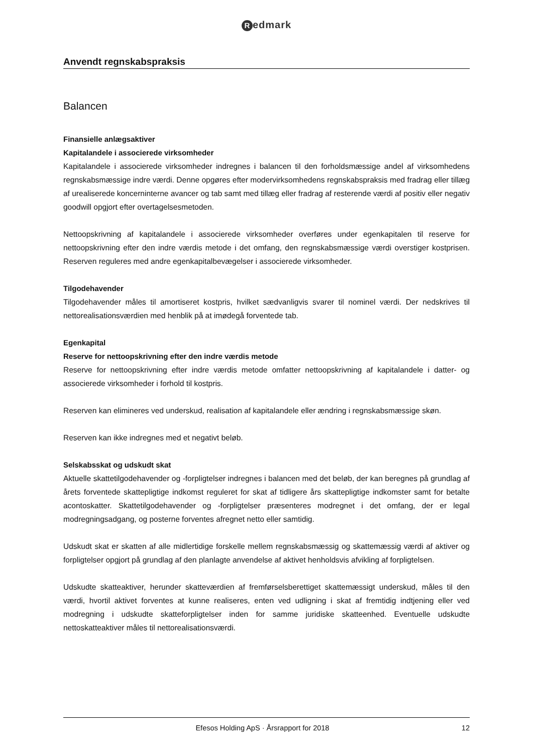Redmark
Anvendt regnskabspraksis
Balancen
Finansielle anlægsaktiver
Kapitalandele i associerede virksomheder
Kapitalandele i associerede virksomheder indregnes i balancen til den forholdsmæssige andel af virksomhedens regnskabsmæssige indre værdi. Denne opgøres efter modervirksomhedens regnskabspraksis med fradrag eller tillæg af urealiserede koncerninterne avancer og tab samt med tillæg eller fradrag af resterende værdi af positiv eller negativ goodwill opgjort efter overtagelsesmetoden.
Nettoopskrivning af kapitalandele i associerede virksomheder overføres under egenkapitalen til reserve for nettoopskrivning efter den indre værdis metode i det omfang, den regnskabsmæssige værdi overstiger kostprisen. Reserven reguleres med andre egenkapitalbevægelser i associerede virksomheder.
Tilgodehavender
Tilgodehavender måles til amortiseret kostpris, hvilket sædvanligvis svarer til nominel værdi. Der nedskrives til nettorealisationsværdien med henblik på at imødegå forventede tab.
Egenkapital
Reserve for nettoopskrivning efter den indre værdis metode
Reserve for nettoopskrivning efter indre værdis metode omfatter nettoopskrivning af kapitalandele i datter- og associerede virksomheder i forhold til kostpris.
Reserven kan elimineres ved underskud, realisation af kapitalandele eller ændring i regnskabsmæssige skøn.
Reserven kan ikke indregnes med et negativt beløb.
Selskabsskat og udskudt skat
Aktuelle skattetilgodehavender og -forpligtelser indregnes i balancen med det beløb, der kan beregnes på grundlag af årets forventede skattepligtige indkomst reguleret for skat af tidligere års skattepligtige indkomster samt for betalte acontoskatter. Skattetilgodehavender og -forpligtelser præsenteres modregnet i det omfang, der er legal modregningsadgang, og posterne forventes afregnet netto eller samtidig.
Udskudt skat er skatten af alle midlertidige forskelle mellem regnskabsmæssig og skattemæssig værdi af aktiver og forpligtelser opgjort på grundlag af den planlagte anvendelse af aktivet henholdsvis afvikling af forpligtelsen.
Udskudte skatteaktiver, herunder skatteværdien af fremførselsberettiget skattemæssigt underskud, måles til den værdi, hvortil aktivet forventes at kunne realiseres, enten ved udligning i skat af fremtidig indtjening eller ved modregning i udskudte skatteforpligtelser inden for samme juridiske skatteenhed. Eventuelle udskudte nettoskatteaktiver måles til nettorealisationsværdi.
Efesos Holding ApS · Årsrapport for 2018
12